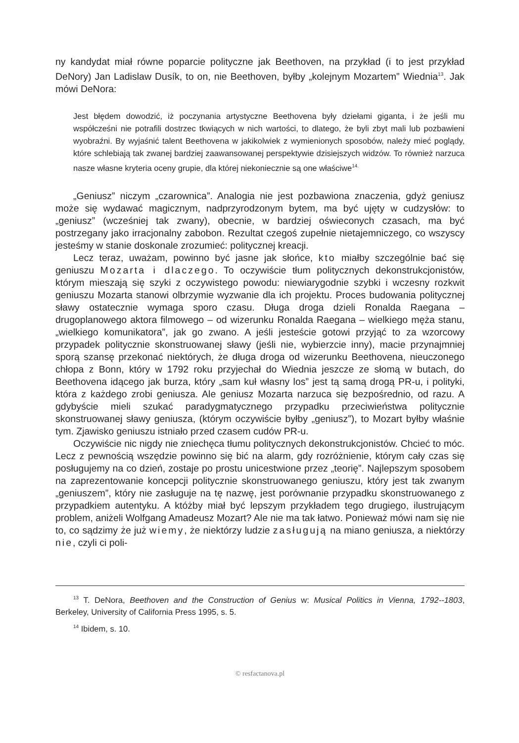ny kandydat miał równe poparcie polityczne jak Beethoven, na przykład (i to jest przykład DeNory) Jan Ladislaw Dusík, to on, nie Beethoven, byłby „kolejnym Mozartem” Wiednia<sup>13</sup>. Jak mówi DeNora:
Jest błędem dowodzić, iż poczynania artystyczne Beethovena były dziełami giganta, i że jeśli mu współcześni nie potrafili dostrzec tkwiących w nich wartości, to dlatego, że byli zbyt mali lub pozbawieni wyobraźni. By wyjaśnić talent Beethovena w jakikolwiek z wymienionych sposobów, należy mieć poglądy, które schlebiają tak zwanej bardziej zaawansowanej perspektywie dzisiejszych widzów. To również narzuca nasze własne kryteria oceny grupie, dla której niekoniecznie są one właściwe<sup>14.</sup>
„Geniusz” niczym „czarownica”. Analogia nie jest pozbawiona znaczenia, gdyż geniusz może się wydawać magicznym, nadprzyrodzonym bytem, ma być ujęty w cudzysłów: to „geniusz” (wcześniej tak zwany), obecnie, w bardziej oświeconych czasach, ma być postrzegany jako irracjonalny zabobon. Rezultat czegoś zupełnie nietajemniczego, co wszyscy jesteśmy w stanie doskonale zrozumieć: politycznej kreacji.
Lecz teraz, uważam, powinno być jasne jak słońce, kto miałby szczególnie bać się geniuszu Mozarta i dlaczego. To oczywiście tłum politycznych dekonstrukcjonistów, którym mieszają się szyki z oczywistego powodu: niewiarygodnie szybki i wczesny rozkwit geniuszu Mozarta stanowi olbrzymie wyzwanie dla ich projektu. Proces budowania politycznej sławy ostatecznie wymaga sporo czasu. Długa droga dzieli Ronalda Raegana – drugoplanowego aktora filmowego – od wizerunku Ronalda Raegana – wielkiego męża stanu, „wielkiego komunikatora”, jak go zwano. A jeśli jesteście gotowi przyjąć to za wzorcowy przypadek politycznie skonstruowanej sławy (jeśli nie, wybierzcie inny), macie przynajmniej sporą szansę przekonać niektórych, że długa droga od wizerunku Beethovena, nieuczonego chłopa z Bonn, który w 1792 roku przyjechał do Wiednia jeszcze ze słomą w butach, do Beethovena idącego jak burza, który „sam kuł własny los” jest tą samą drogą PR-u, i polityki, która z każdego zrobi geniusza. Ale geniusz Mozarta narzuca się bezpośrednio, od razu. A gdybyście mieli szukać paradygmatycznego przypadku przeciwieństwa politycznie skonstruowanej sławy geniusza, (którym oczywiście byłby „geniusz”), to Mozart byłby właśnie tym. Zjawisko geniuszu istniało przed czasem cudów PR-u.
Oczywiście nic nigdy nie zniechęca tłumu politycznych dekonstrukcjonistów. Chcieć to móc. Lecz z pewnością wszędzie powinno się bić na alarm, gdy rozróżnienie, którym cały czas się posługujemy na co dzień, zostaje po prostu unicestwione przez „teorię”. Najlepszym sposobem na zaprezentowanie koncepcji politycznie skonstruowanego geniuszu, który jest tak zwanym „geniuszem”, który nie zasługuje na tę nazwę, jest porównanie przypadku skonstruowanego z przypadkiem autentyku. A któżby miał być lepszym przykładem tego drugiego, ilustrującym problem, aniżeli Wolfgang Amadeusz Mozart? Ale nie ma tak łatwo. Ponieważ mówi nam się nie to, co sądzimy że już wiemy, że niektórzy ludzie zasługują na miano geniusza, a niektórzy nie, czyli ci poli-
<sup>13</sup> T. DeNora, Beethoven and the Construction of Genius w: Musical Politics in Vienna, 1792--1803, Berkeley, University of California Press 1995, s. 5.
<sup>14</sup> Ibidem, s. 10.
© resfactanova.pl